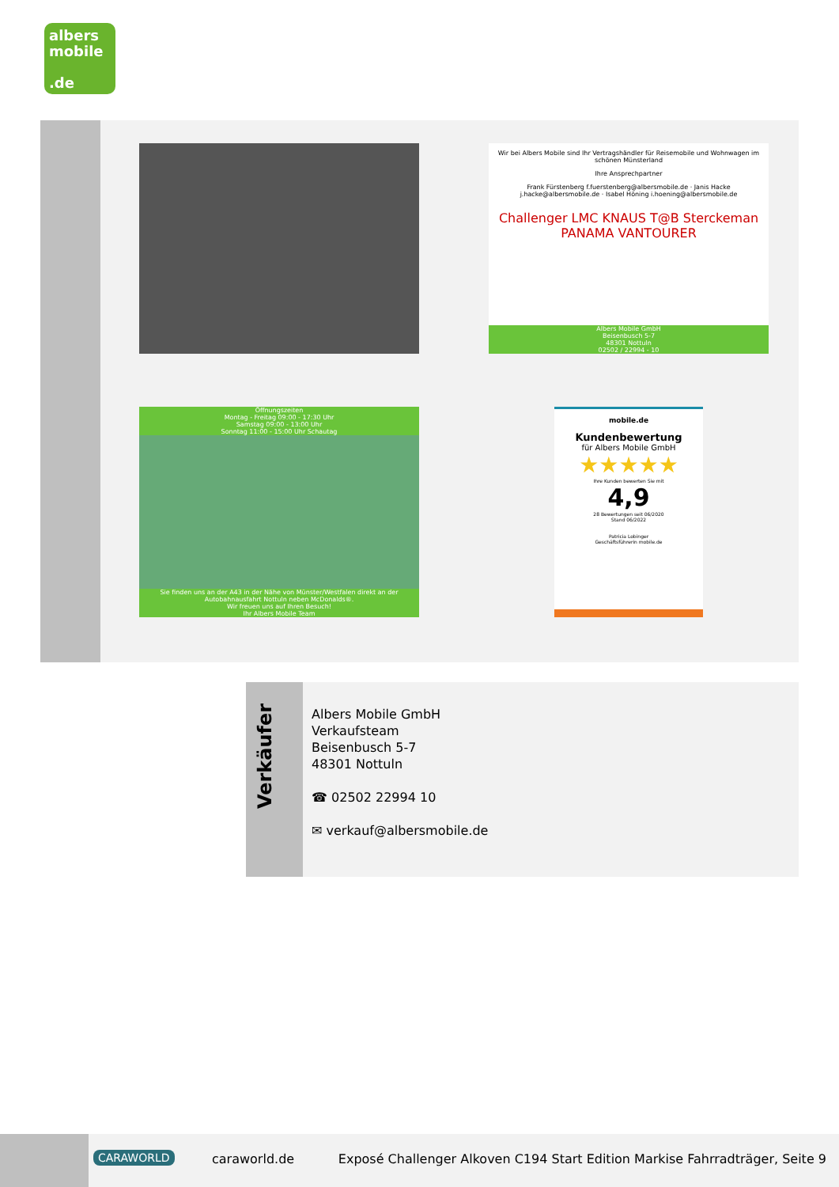albers
mobile
.de
Wir bei Albers Mobile sind Ihr Vertragshändler für Reisemobile und Wohnwagen im schönen Münsterland
Ihre Ansprechpartner
Frank Fürstenberg f.fuerstenberg@albersmobile.de · Janis Hacke j.hacke@albersmobile.de · Isabel Höning i.hoening@albersmobile.de
Challenger LMC KNAUS T@B Sterckeman PANAMA VANTOURER
Albers Mobile GmbH
Beisenbusch 5-7
48301 Nottuln
02502 / 22994 - 10
Öffnungszeiten
Montag - Freitag 09:00 - 17:30 Uhr
Samstag 09:00 - 13:00 Uhr
Sonntag 11:00 - 15:00 Uhr Schautag
Sie finden uns an der A43 in der Nähe von Münster/Westfalen direkt an der Autobahnausfahrt Nottuln neben McDonalds®.
Wir freuen uns auf Ihren Besuch!
Ihr Albers Mobile Team
mobile.de
Kundenbewertung
für Albers Mobile GmbH
★★★★★
Ihre Kunden bewerten Sie mit
4,9
28 Bewertungen seit 06/2020
Stand 06/2022
Patricia Lobinger
Geschäftsführerin mobile.de
Verkäufer
Albers Mobile GmbH
Verkaufsteam
Beisenbusch 5-7
48301 Nottuln
☎ 02502 22994 10
✉ verkauf@albersmobile.de
CARAWORLD caraworld.de Exposé Challenger Alkoven C194 Start Edition Markise Fahrradträger, Seite 9